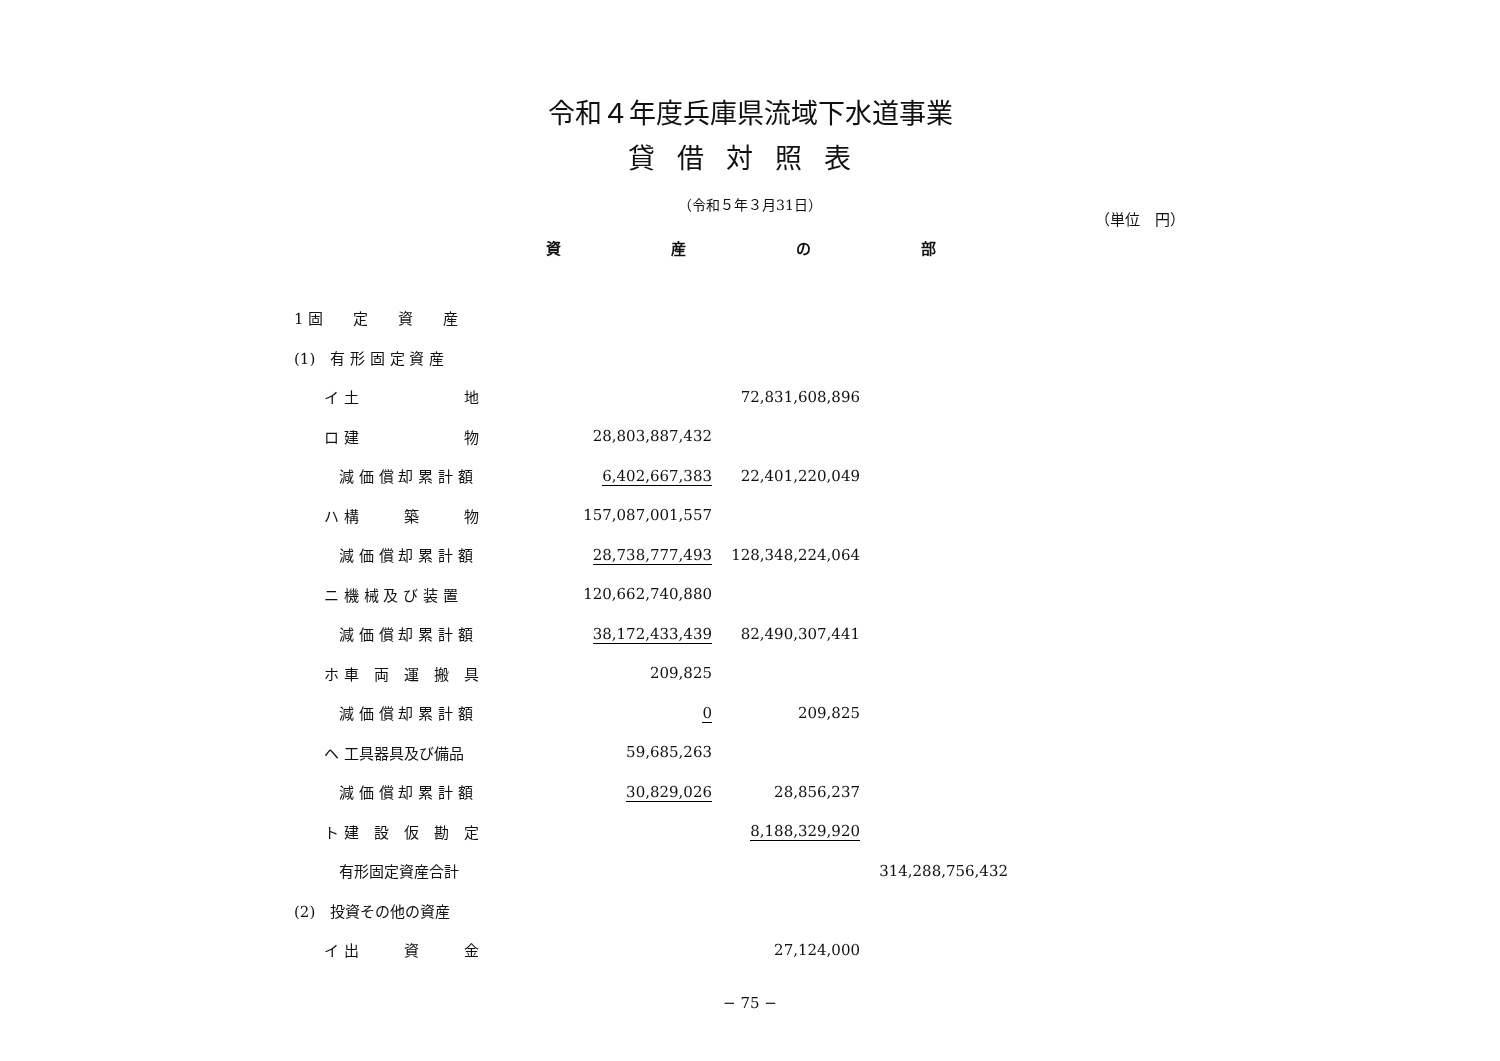令和４年度兵庫県流域下水道事業
貸借対照表
（令和５年３月31日）
（単位　円）
資産の部
| 1 固 定 資 産 | | | |
| (1) 有 形 固 定 資 産 | | | |
| イ 土 地 | | 72,831,608,896 | |
| ロ 建 物 | 28,803,887,432 | | |
| 減 価 償 却 累 計 額 | 6,402,667,383 | 22,401,220,049 | |
| ハ 構 築 物 | 157,087,001,557 | | |
| 減 価 償 却 累 計 額 | 28,738,777,493 | 128,348,224,064 | |
| ニ 機 械 及 び 装 置 | 120,662,740,880 | | |
| 減 価 償 却 累 計 額 | 38,172,433,439 | 82,490,307,441 | |
| ホ 車 両 運 搬 具 | 209,825 | | |
| 減 価 償 却 累 計 額 | 0 | 209,825 | |
| ヘ 工具器具及び備品 | 59,685,263 | | |
| 減 価 償 却 累 計 額 | 30,829,026 | 28,856,237 | |
| ト 建 設 仮 勘 定 | | 8,188,329,920 | |
| 有形固定資産合計 | | | 314,288,756,432 |
| (2) 投資その他の資産 | | | |
| イ 出 資 金 | | 27,124,000 | |
− 75 −